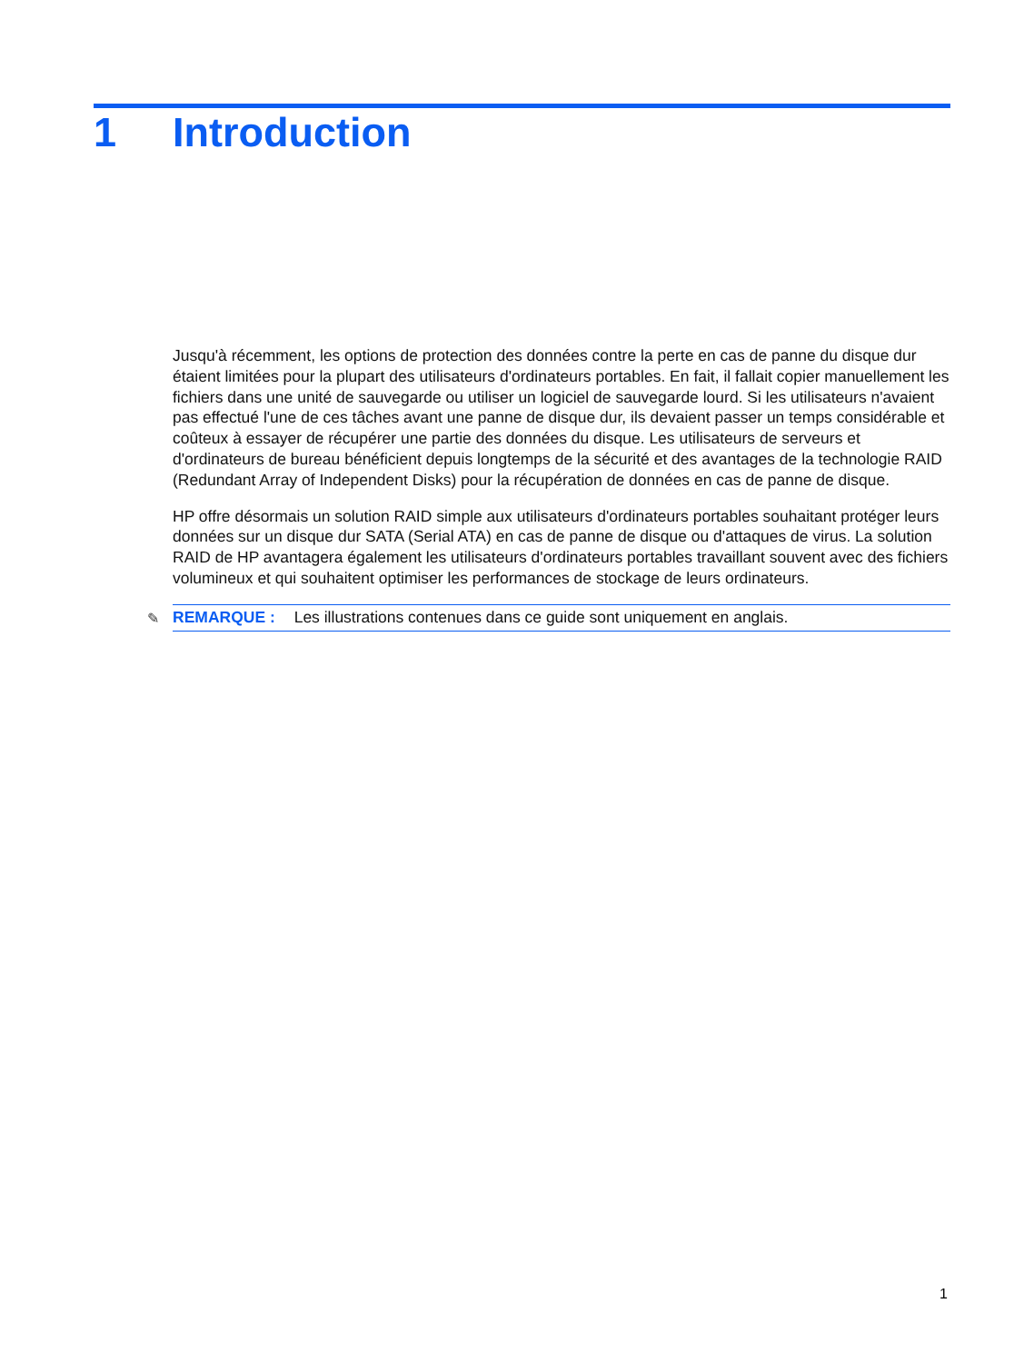1 Introduction
Jusqu'à récemment, les options de protection des données contre la perte en cas de panne du disque dur étaient limitées pour la plupart des utilisateurs d'ordinateurs portables. En fait, il fallait copier manuellement les fichiers dans une unité de sauvegarde ou utiliser un logiciel de sauvegarde lourd. Si les utilisateurs n'avaient pas effectué l'une de ces tâches avant une panne de disque dur, ils devaient passer un temps considérable et coûteux à essayer de récupérer une partie des données du disque. Les utilisateurs de serveurs et d'ordinateurs de bureau bénéficient depuis longtemps de la sécurité et des avantages de la technologie RAID (Redundant Array of Independent Disks) pour la récupération de données en cas de panne de disque.
HP offre désormais un solution RAID simple aux utilisateurs d'ordinateurs portables souhaitant protéger leurs données sur un disque dur SATA (Serial ATA) en cas de panne de disque ou d'attaques de virus. La solution RAID de HP avantagera également les utilisateurs d'ordinateurs portables travaillant souvent avec des fichiers volumineux et qui souhaitent optimiser les performances de stockage de leurs ordinateurs.
✎ REMARQUE : Les illustrations contenues dans ce guide sont uniquement en anglais.
1